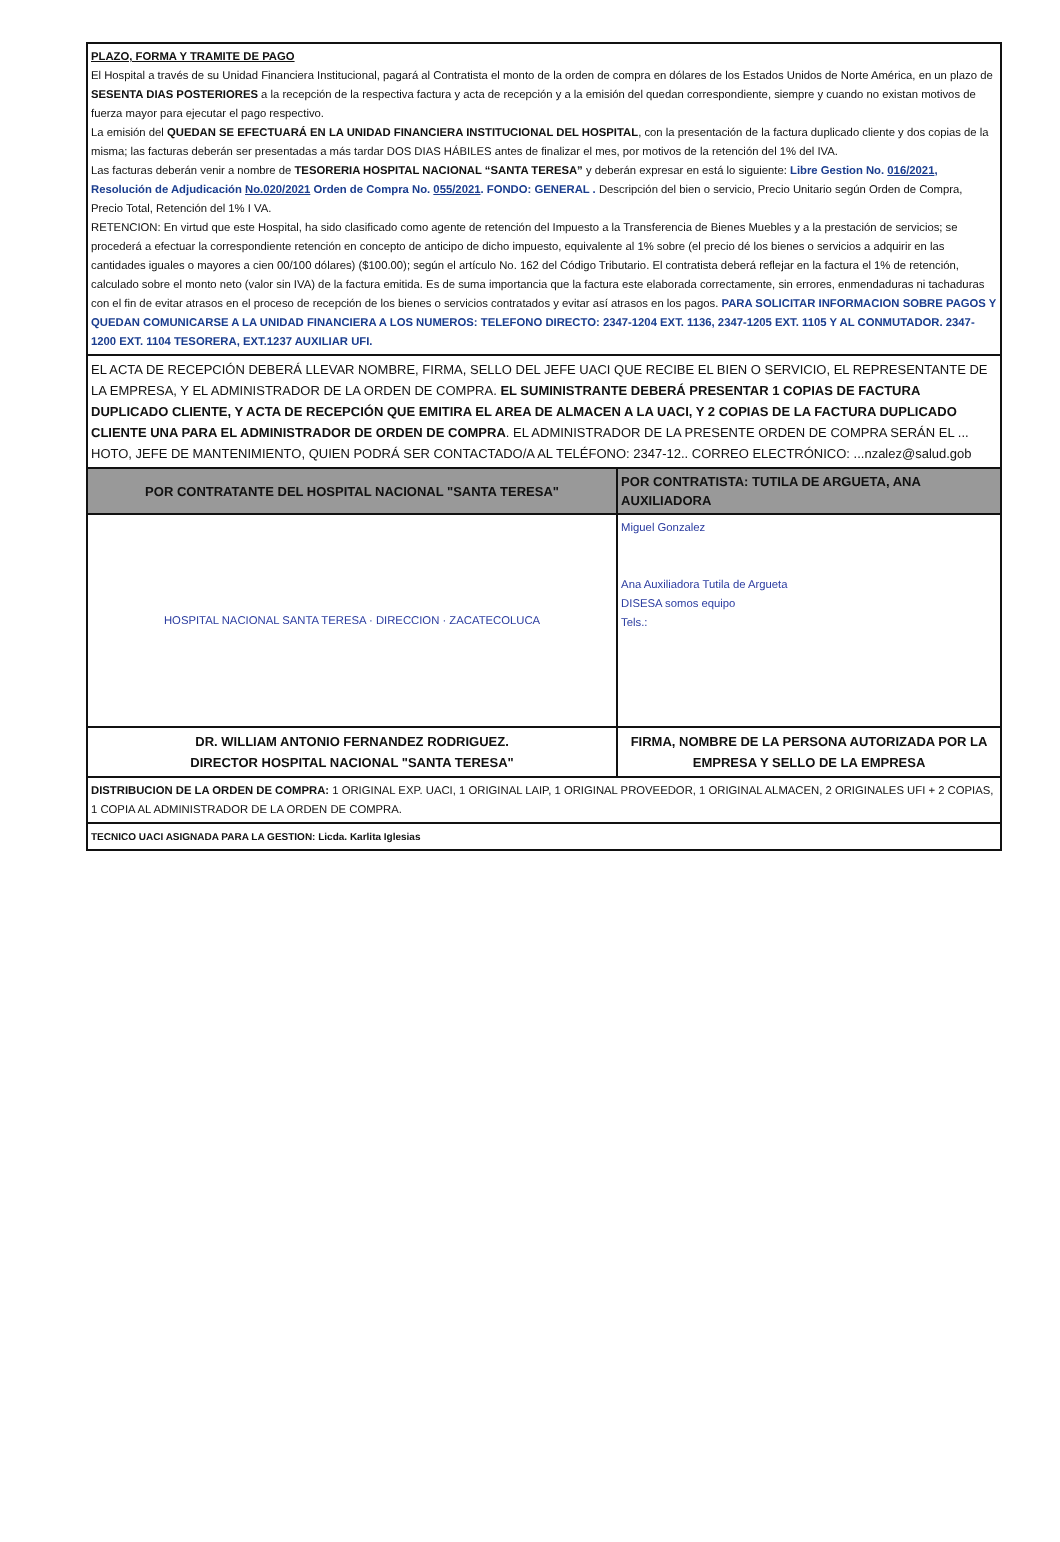| PLAZO, FORMA Y TRAMITE DE PAGO El Hospital a través de su Unidad Financiera Institucional, pagará al Contratista el monto de la orden de compra en dólares de los Estados Unidos de Norte América, en un plazo de SESENTA DIAS POSTERIORES a la recepción de la respectiva factura y acta de recepción y a la emisión del quedan correspondiente, siempre y cuando no existan motivos de fuerza mayor para ejecutar el pago respectivo. La emisión del QUEDAN SE EFECTUARÁ EN LA UNIDAD FINANCIERA INSTITUCIONAL DEL HOSPITAL , con la presentación de la factura duplicado cliente y dos copias de la misma; las facturas deberán ser presentadas a más tardar DOS DIAS HÁBILES antes de finalizar el mes, por motivos de la retención del 1% del IVA. Las facturas deberán venir a nombre de TESORERIA HOSPITAL NACIONAL “SANTA TERESA” y deberán expresar en está lo siguiente: Libre Gestion No. 016/2021 , Resolución de Adjudicación No.020/2021 Orden de Compra No. 055/2021 . FONDO: GENERAL . Descripción del bien o servicio, Precio Unitario según Orden de Compra, Precio Total, Retención del 1% I VA. RETENCION: En virtud que este Hospital, ha sido clasificado como agente de retención del Impuesto a la Transferencia de Bienes Muebles y a la prestación de servicios; se procederá a efectuar la correspondiente retención en concepto de anticipo de dicho impuesto, equivalente al 1% sobre (el precio dé los bienes o servicios a adquirir en las cantidades iguales o mayores a cien 00/100 dólares) ($100.00); según el artículo No. 162 del Código Tributario. El contratista deberá reflejar en la factura el 1% de retención, calculado sobre el monto neto (valor sin IVA) de la factura emitida. Es de suma importancia que la factura este elaborada correctamente, sin errores, enmendaduras ni tachaduras con el fin de evitar atrasos en el proceso de recepción de los bienes o servicios contratados y evitar así atrasos en los pagos. PARA SOLICITAR INFORMACION SOBRE PAGOS Y QUEDAN COMUNICARSE A LA UNIDAD FINANCIERA A LOS NUMEROS: TELEFONO DIRECTO: 2347-1204 EXT. 1136, 2347-1205 EXT. 1105 Y AL CONMUTADOR. 2347-1200 EXT. 1104 TESORERA, EXT.1237 AUXILIAR UFI. | |
| EL ACTA DE RECEPCIÓN DEBERÁ LLEVAR NOMBRE, FIRMA, SELLO DEL JEFE UACI QUE RECIBE EL BIEN O SERVICIO, EL REPRESENTANTE DE LA EMPRESA, Y EL ADMINISTRADOR DE LA ORDEN DE COMPRA. EL SUMINISTRANTE DEBERÁ PRESENTAR 1 COPIAS DE FACTURA DUPLICADO CLIENTE, Y ACTA DE RECEPCIÓN QUE EMITIRA EL AREA DE ALMACEN A LA UACI, Y 2 COPIAS DE LA FACTURA DUPLICADO CLIENTE UNA PARA EL ADMINISTRADOR DE ORDEN DE COMPRA . EL ADMINISTRADOR DE LA PRESENTE ORDEN DE COMPRA SERÁN EL ... HOTO, JEFE DE MANTENIMIENTO, QUIEN PODRÁ SER CONTACTADO/A AL TELÉFONO: 2347-12.. CORREO ELECTRÓNICO: ...nzalez@salud.gob | |
| POR CONTRATANTE DEL HOSPITAL NACIONAL "SANTA TERESA" | POR CONTRATISTA: TUTILA DE ARGUETA, ANA AUXILIADORA |
| HOSPITAL NACIONAL SANTA TERESA · DIRECCION · ZACATECOLUCA | Miguel Gonzalez Ana Auxiliadora Tutila de Argueta DISESA somos equipo Tels.: |
| DR. WILLIAM ANTONIO FERNANDEZ RODRIGUEZ. DIRECTOR HOSPITAL NACIONAL "SANTA TERESA" | FIRMA, NOMBRE DE LA PERSONA AUTORIZADA POR LA EMPRESA Y SELLO DE LA EMPRESA |
| DISTRIBUCION DE LA ORDEN DE COMPRA: 1 ORIGINAL EXP. UACI, 1 ORIGINAL LAIP, 1 ORIGINAL PROVEEDOR, 1 ORIGINAL ALMACEN, 2 ORIGINALES UFI + 2 COPIAS, 1 COPIA AL ADMINISTRADOR DE LA ORDEN DE COMPRA. | |
| TECNICO UACI ASIGNADA PARA LA GESTION: Licda. Karlita Iglesias | |